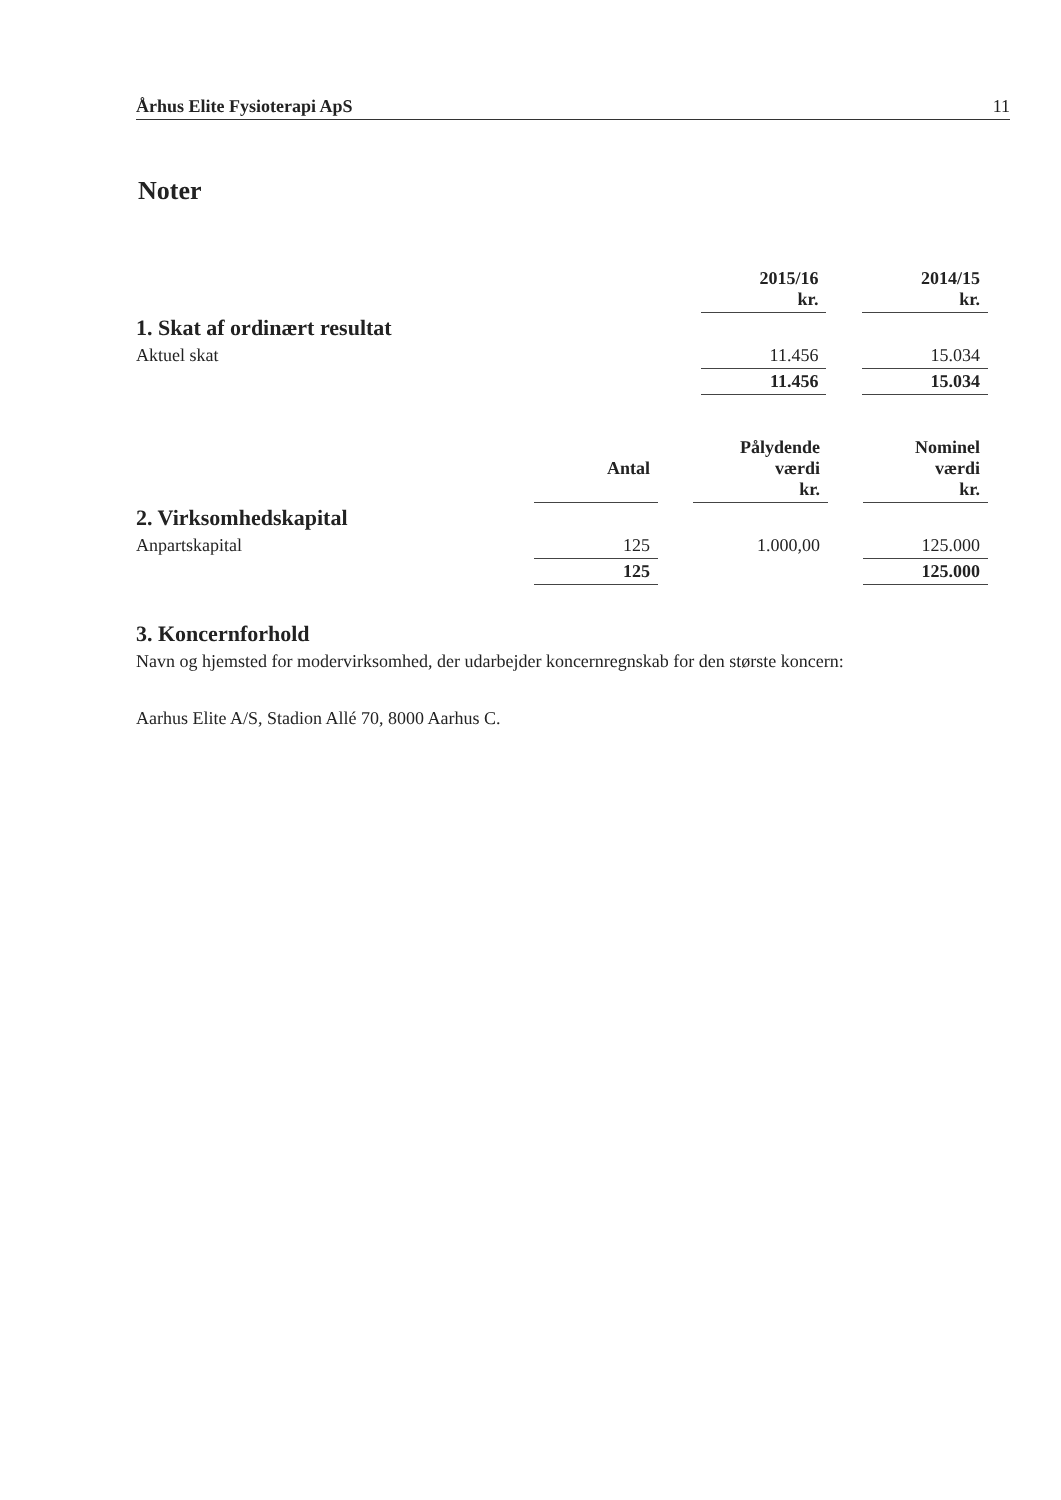Århus Elite Fysioterapi ApS 11
Noter
| | 2015/16 kr. | | 2014/15 kr. |
| 1. Skat af ordinært resultat | | | |
| Aktuel skat | 11.456 | | 15.034 |
| | 11.456 | | 15.034 |
| | Antal | | Pålydende værdi kr. | | Nominel værdi kr. |
| 2. Virksomhedskapital | | | | | |
| Anpartskapital | 125 | | 1.000,00 | | 125.000 |
| | 125 | | | | 125.000 |
3. Koncernforhold
Navn og hjemsted for modervirksomhed, der udarbejder koncernregnskab for den største koncern:
Aarhus Elite A/S, Stadion Allé 70, 8000 Aarhus C.